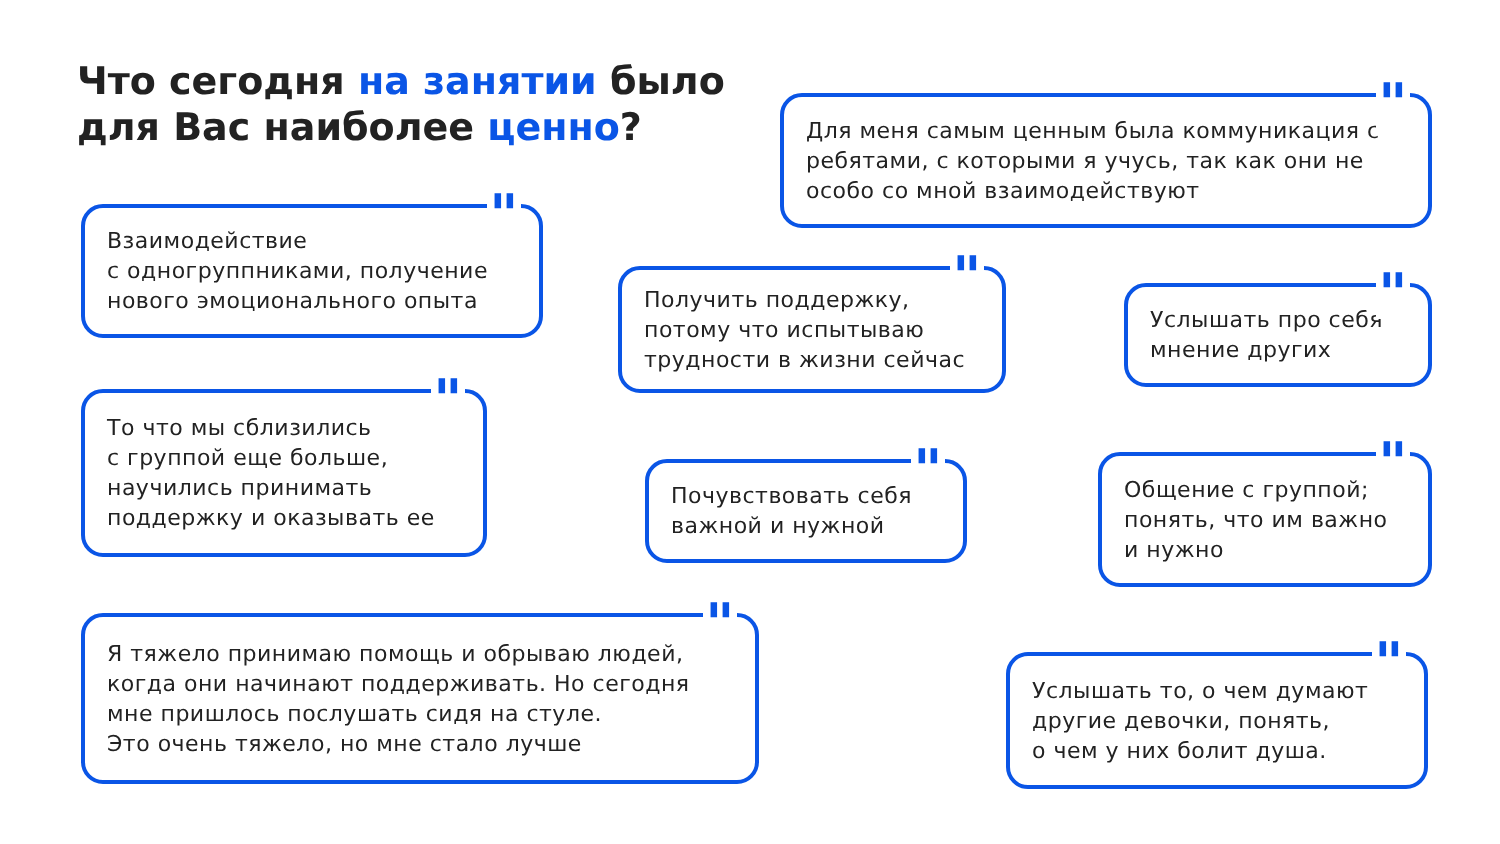Что сегодня на занятии было
для Вас наиболее ценно?
" Для меня самым ценным была коммуникация с ребятами, с которыми я учусь, так как они не особо со мной взаимодействуют
" Взаимодействие
с одногруппниками, получение нового эмоционального опыта
" Получить поддержку, потому что испытываю трудности в жизни сейчас
" Услышать про себя мнение других
" То что мы сблизились
с группой еще больше, научились принимать поддержку и оказывать ее
" Почувствовать себя важной и нужной
" Общение с группой; понять, что им важно и нужно
" Я тяжело принимаю помощь и обрываю людей, когда они начинают поддерживать. Но сегодня мне пришлось послушать сидя на стуле.
Это очень тяжело, но мне стало лучше
" Услышать то, о чем думают другие девочки, понять,
о чем у них болит душа.